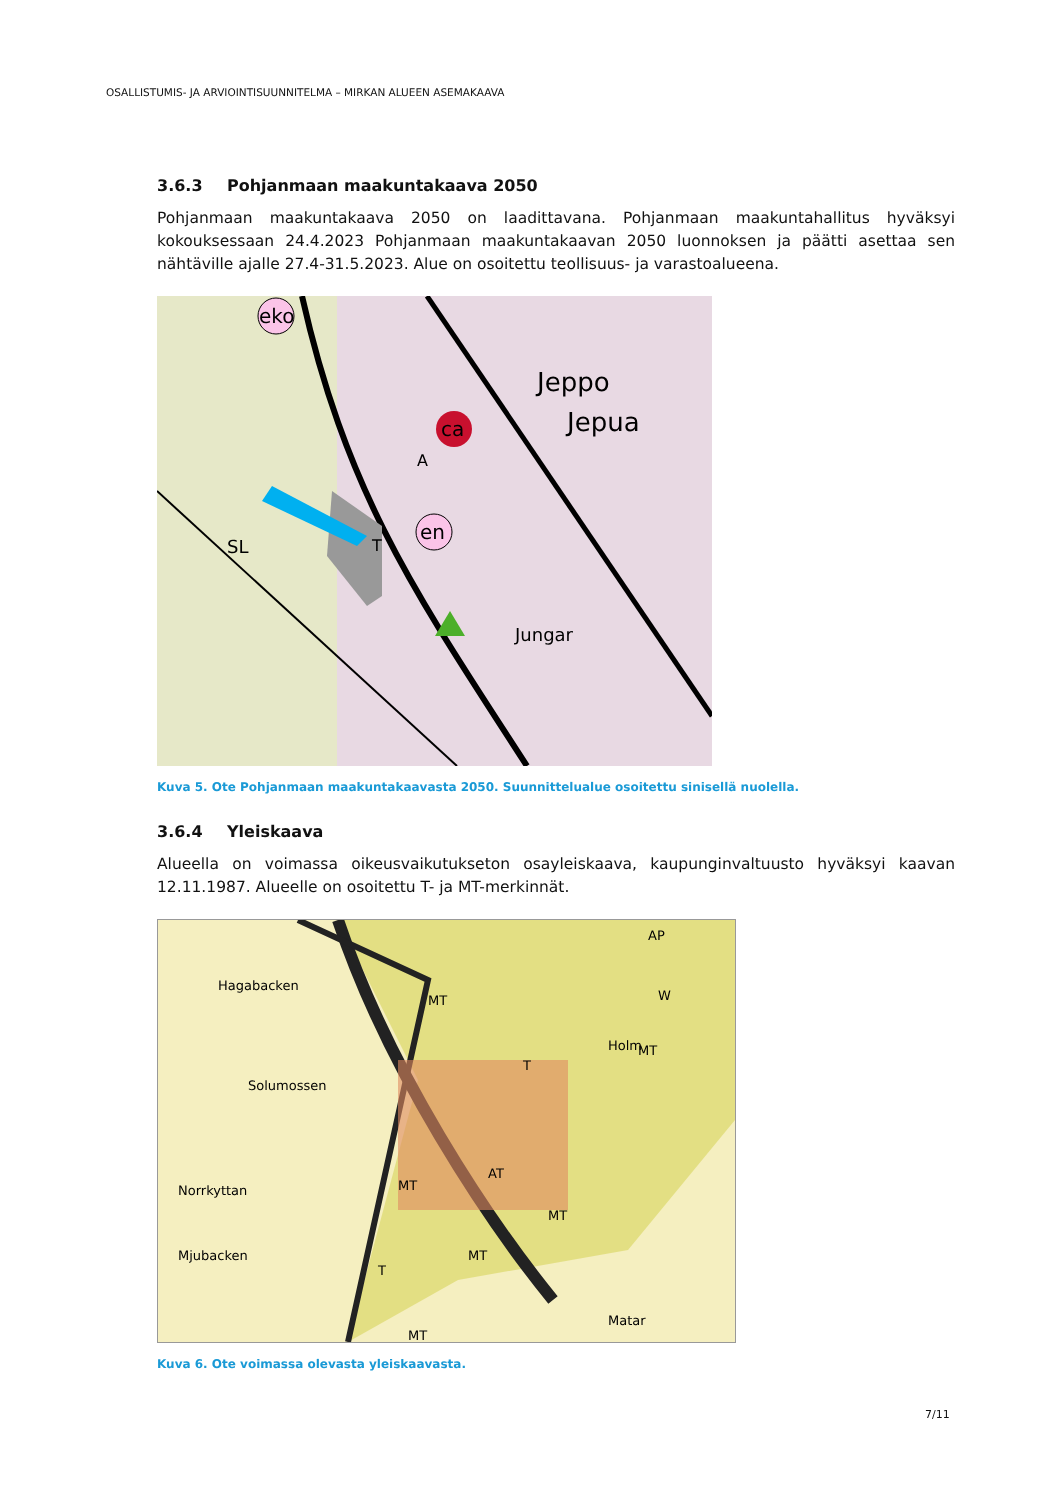OSALLISTUMIS- JA ARVIOINTISUUNNITELMA – MIRKAN ALUEEN ASEMAKAAVA
3.6.3 Pohjanmaan maakuntakaava 2050
Pohjanmaan maakuntakaava 2050 on laadittavana. Pohjanmaan maakuntahallitus hyväksyi kokouksessaan 24.4.2023 Pohjanmaan maakuntakaavan 2050 luonnoksen ja päätti asettaa sen nähtäville ajalle 27.4-31.5.2023. Alue on osoitettu teollisuus- ja varastoalueena.
eko
ca
en
Jeppo
Jepua
Jungar
SL
A
T
Kuva 5. Ote Pohjanmaan maakuntakaavasta 2050. Suunnittelualue osoitettu sinisellä nuolella.
3.6.4 Yleiskaava
Alueella on voimassa oikeusvaikutukseton osayleiskaava, kaupunginvaltuusto hyväksyi kaavan 12.11.1987. Alueelle on osoitettu T- ja MT-merkinnät.
Hagabacken
Solumossen
Norrkyttan
Mjubacken
Holm
Matar
T
MT
AT
MT
MT
MT
MT
T
MT
AP
W
Kuva 6. Ote voimassa olevasta yleiskaavasta.
7/11